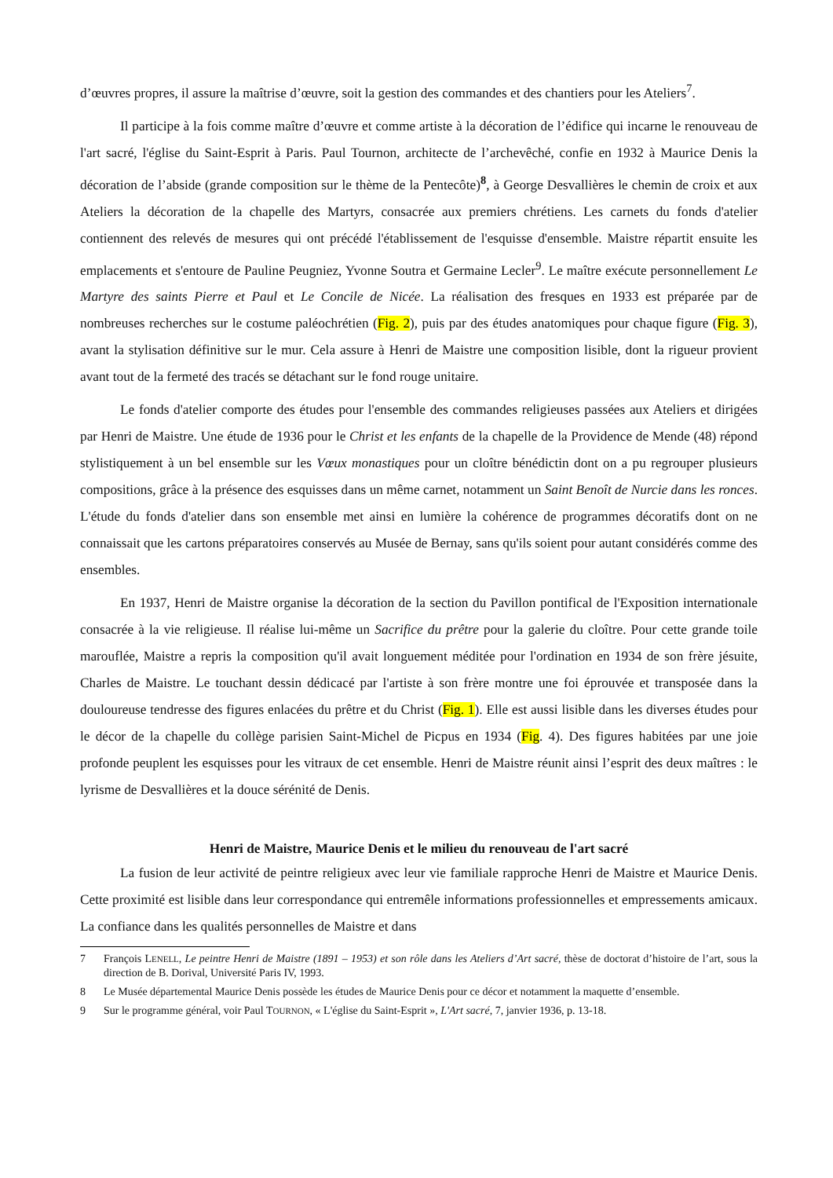d’œuvres propres, il assure la maîtrise d’œuvre, soit la gestion des commandes et des chantiers pour les Ateliers<sup>7</sup>.
Il participe à la fois comme maître d’œuvre et comme artiste à la décoration de l’édifice qui incarne le renouveau de l'art sacré, l'église du Saint-Esprit à Paris. Paul Tournon, architecte de l’archevêché, confie en 1932 à Maurice Denis la décoration de l’abside (grande composition sur le thème de la Pentecôte)<sup>8</sup>, à George Desvallières le chemin de croix et aux Ateliers la décoration de la chapelle des Martyrs, consacrée aux premiers chrétiens. Les carnets du fonds d'atelier contiennent des relevés de mesures qui ont précédé l'établissement de l'esquisse d'ensemble. Maistre répartit ensuite les emplacements et s'entoure de Pauline Peugniez, Yvonne Soutra et Germaine Lecler<sup>9</sup>. Le maître exécute personnellement Le Martyre des saints Pierre et Paul et Le Concile de Nicée. La réalisation des fresques en 1933 est préparée par de nombreuses recherches sur le costume paléochrétien (Fig. 2), puis par des études anatomiques pour chaque figure (Fig. 3), avant la stylisation définitive sur le mur. Cela assure à Henri de Maistre une composition lisible, dont la rigueur provient avant tout de la fermeté des tracés se détachant sur le fond rouge unitaire.
Le fonds d'atelier comporte des études pour l'ensemble des commandes religieuses passées aux Ateliers et dirigées par Henri de Maistre. Une étude de 1936 pour le Christ et les enfants de la chapelle de la Providence de Mende (48) répond stylistiquement à un bel ensemble sur les Vœux monastiques pour un cloître bénédictin dont on a pu regrouper plusieurs compositions, grâce à la présence des esquisses dans un même carnet, notamment un Saint Benoît de Nurcie dans les ronces. L'étude du fonds d'atelier dans son ensemble met ainsi en lumière la cohérence de programmes décoratifs dont on ne connaissait que les cartons préparatoires conservés au Musée de Bernay, sans qu'ils soient pour autant considérés comme des ensembles.
En 1937, Henri de Maistre organise la décoration de la section du Pavillon pontifical de l'Exposition internationale consacrée à la vie religieuse. Il réalise lui-même un Sacrifice du prêtre pour la galerie du cloître. Pour cette grande toile marouflée, Maistre a repris la composition qu'il avait longuement méditée pour l'ordination en 1934 de son frère jésuite, Charles de Maistre. Le touchant dessin dédicacé par l'artiste à son frère montre une foi éprouvée et transposée dans la douloureuse tendresse des figures enlacées du prêtre et du Christ (Fig. 1). Elle est aussi lisible dans les diverses études pour le décor de la chapelle du collège parisien Saint-Michel de Picpus en 1934 (Fig. 4). Des figures habitées par une joie profonde peuplent les esquisses pour les vitraux de cet ensemble. Henri de Maistre réunit ainsi l’esprit des deux maîtres : le lyrisme de Desvallières et la douce sérénité de Denis.
Henri de Maistre, Maurice Denis et le milieu du renouveau de l'art sacré
La fusion de leur activité de peintre religieux avec leur vie familiale rapproche Henri de Maistre et Maurice Denis. Cette proximité est lisible dans leur correspondance qui entremêle informations professionnelles et empressements amicaux. La confiance dans les qualités personnelles de Maistre et dans
7 François LENELL, Le peintre Henri de Maistre (1891 – 1953) et son rôle dans les Ateliers d’Art sacré, thèse de doctorat d’histoire de l’art, sous la direction de B. Dorival, Université Paris IV, 1993.
8 Le Musée départemental Maurice Denis possède les études de Maurice Denis pour ce décor et notamment la maquette d’ensemble.
9 Sur le programme général, voir Paul TOURNON, « L'église du Saint-Esprit », L'Art sacré, 7, janvier 1936, p. 13-18.